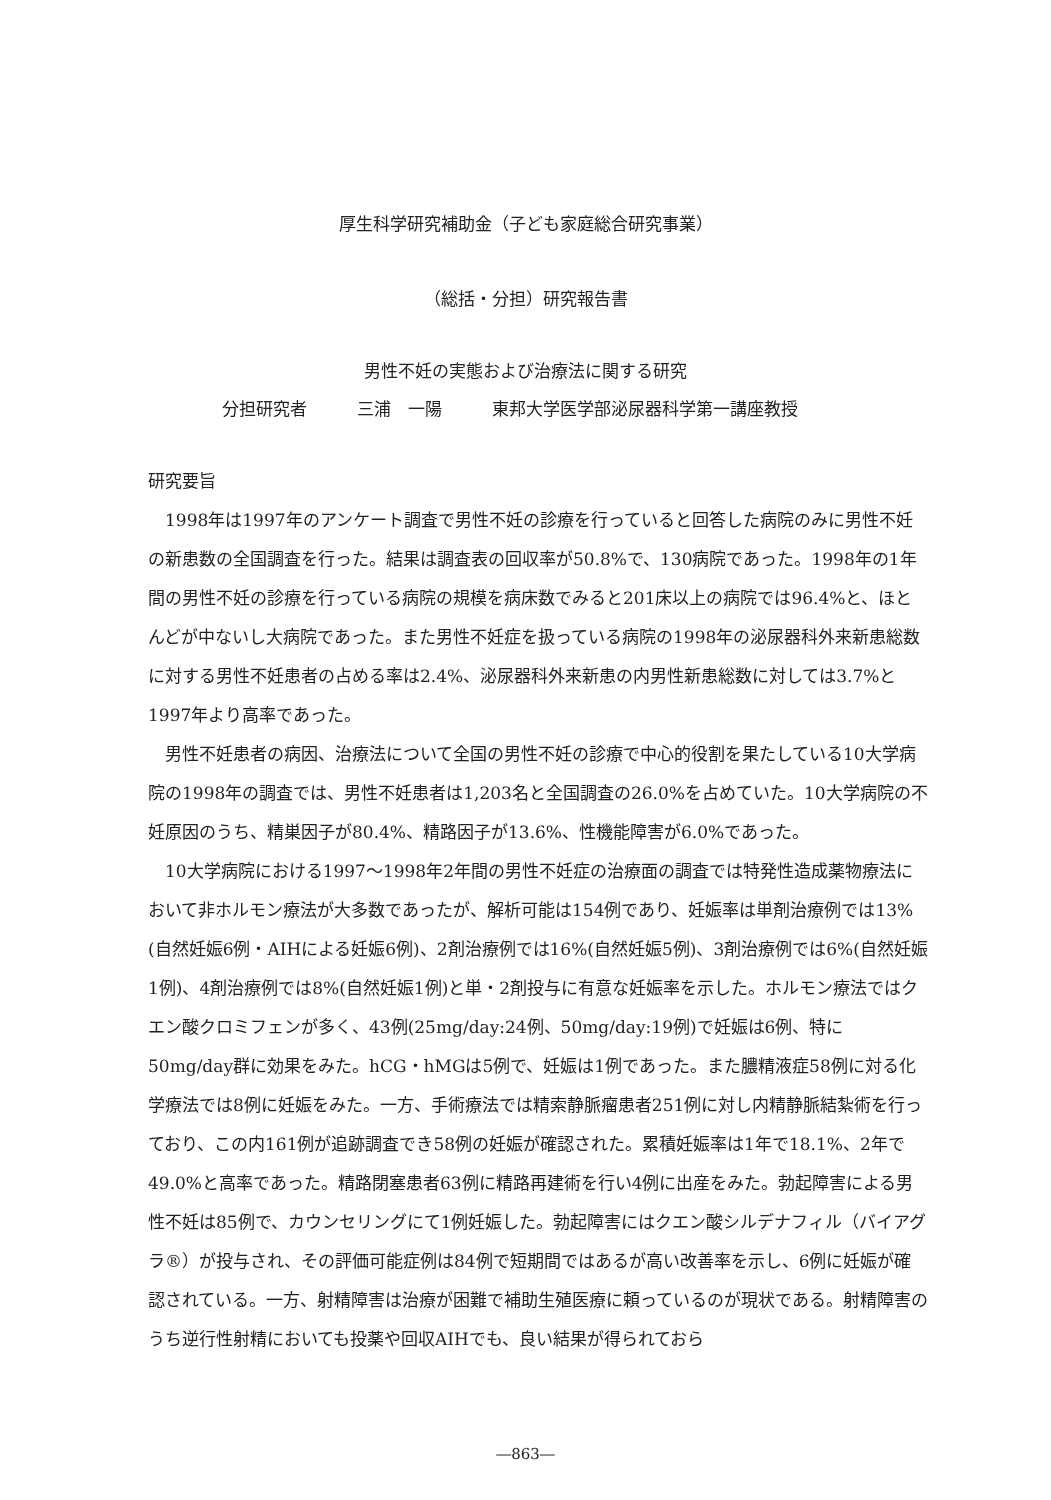厚生科学研究補助金（子ども家庭総合研究事業）
（総括・分担）研究報告書
男性不妊の実態および治療法に関する研究
分担研究者 三浦　一陽 東邦大学医学部泌尿器科学第一講座教授
研究要旨
1998年は1997年のアンケート調査で男性不妊の診療を行っていると回答した病院のみに男性不妊の新患数の全国調査を行った。結果は調査表の回収率が50.8%で、130病院であった。1998年の1年間の男性不妊の診療を行っている病院の規模を病床数でみると201床以上の病院では96.4%と、ほとんどが中ないし大病院であった。また男性不妊症を扱っている病院の1998年の泌尿器科外来新患総数に対する男性不妊患者の占める率は2.4%、泌尿器科外来新患の内男性新患総数に対しては3.7%と1997年より高率であった。
男性不妊患者の病因、治療法について全国の男性不妊の診療で中心的役割を果たしている10大学病院の1998年の調査では、男性不妊患者は1,203名と全国調査の26.0%を占めていた。10大学病院の不妊原因のうち、精巣因子が80.4%、精路因子が13.6%、性機能障害が6.0%であった。
10大学病院における1997〜1998年2年間の男性不妊症の治療面の調査では特発性造成薬物療法において非ホルモン療法が大多数であったが、解析可能は154例であり、妊娠率は単剤治療例では13%(自然妊娠6例・AIHによる妊娠6例)、2剤治療例では16%(自然妊娠5例)、3剤治療例では6%(自然妊娠1例)、4剤治療例では8%(自然妊娠1例)と単・2剤投与に有意な妊娠率を示した。ホルモン療法ではクエン酸クロミフェンが多く、43例(25mg/day:24例、50mg/day:19例)で妊娠は6例、特に50mg/day群に効果をみた。hCG・hMGは5例で、妊娠は1例であった。また膿精液症58例に対る化学療法では8例に妊娠をみた。一方、手術療法では精索静脈瘤患者251例に対し内精静脈結紮術を行っており、この内161例が追跡調査でき58例の妊娠が確認された。累積妊娠率は1年で18.1%、2年で49.0%と高率であった。精路閉塞患者63例に精路再建術を行い4例に出産をみた。勃起障害による男性不妊は85例で、カウンセリングにて1例妊娠した。勃起障害にはクエン酸シルデナフィル（バイアグラ®）が投与され、その評価可能症例は84例で短期間ではあるが高い改善率を示し、6例に妊娠が確認されている。一方、射精障害は治療が困難で補助生殖医療に頼っているのが現状である。射精障害のうち逆行性射精においても投薬や回収AIHでも、良い結果が得られておら
―863―